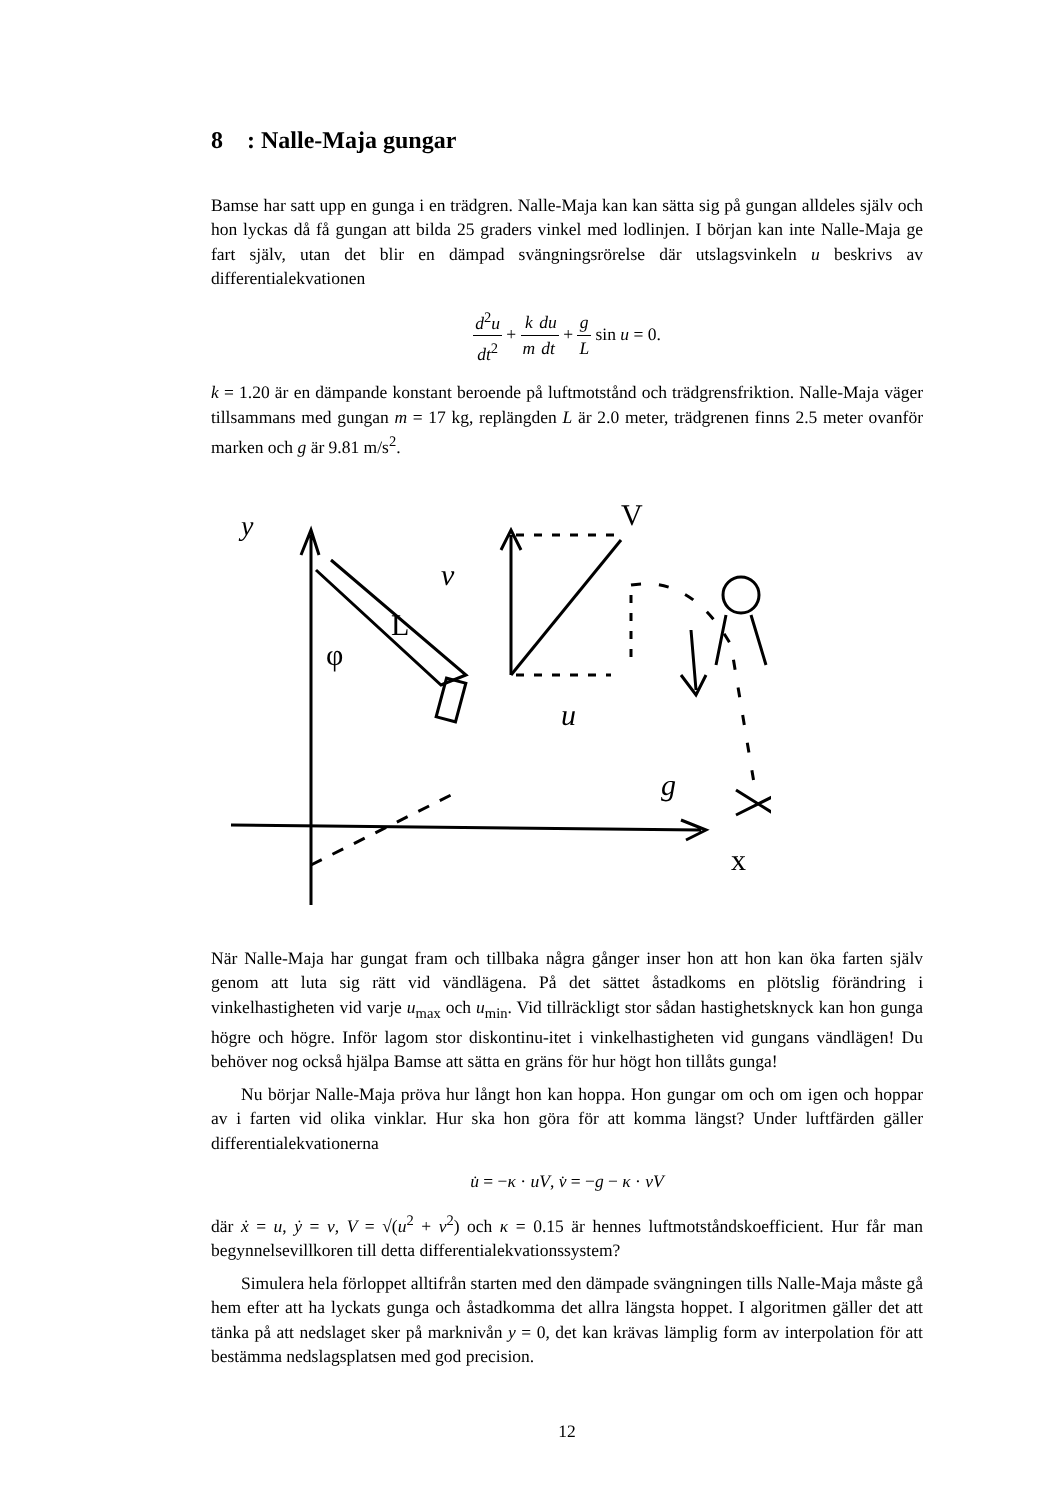8 : Nalle-Maja gungar
Bamse har satt upp en gunga i en trädgren. Nalle-Maja kan kan sätta sig på gungan alldeles själv och hon lyckas då få gungan att bilda 25 graders vinkel med lodlinjen. I början kan inte Nalle-Maja ge fart själv, utan det blir en dämpad svängningsrörelse där utslagsvinkeln u beskrivs av differentialekvationen
d<sup>2</sup>u dt<sup>2</sup> + k m du dt + g L sin u = 0.
k = 1.20 är en dämpande konstant beroende på luftmotstånd och trädgrensfriktion. Nalle-Maja väger tillsammans med gungan m = 17 kg, replängden L är 2.0 meter, trädgrenen finns 2.5 meter ovanför marken och g är 9.81 m/s<sup>2</sup>.
y
v
V
L
φ
u
g
x
När Nalle-Maja har gungat fram och tillbaka några gånger inser hon att hon kan öka farten själv genom att luta sig rätt vid vändlägena. På det sättet åstadkoms en plötslig förändring i vinkelhastigheten vid varje u<sub>max</sub> och u<sub>min</sub>. Vid tillräckligt stor sådan hastighetsknyck kan hon gunga högre och högre. Inför lagom stor diskontinu-itet i vinkelhastigheten vid gungans vändlägen! Du behöver nog också hjälpa Bamse att sätta en gräns för hur högt hon tillåts gunga!
Nu börjar Nalle-Maja pröva hur långt hon kan hoppa. Hon gungar om och om igen och hoppar av i farten vid olika vinklar. Hur ska hon göra för att komma längst? Under luftfärden gäller differentialekvationerna
u̇ = −κ · uV, v̇ = −g − κ · vV
där ẋ = u, ẏ = v, V = √(u<sup>2</sup> + v<sup>2</sup>) och κ = 0.15 är hennes luftmotståndskoefficient. Hur får man begynnelsevillkoren till detta differentialekvationssystem?
Simulera hela förloppet alltifrån starten med den dämpade svängningen tills Nalle-Maja måste gå hem efter att ha lyckats gunga och åstadkomma det allra längsta hoppet. I algoritmen gäller det att tänka på att nedslaget sker på marknivån y = 0, det kan krävas lämplig form av interpolation för att bestämma nedslagsplatsen med god precision.
12